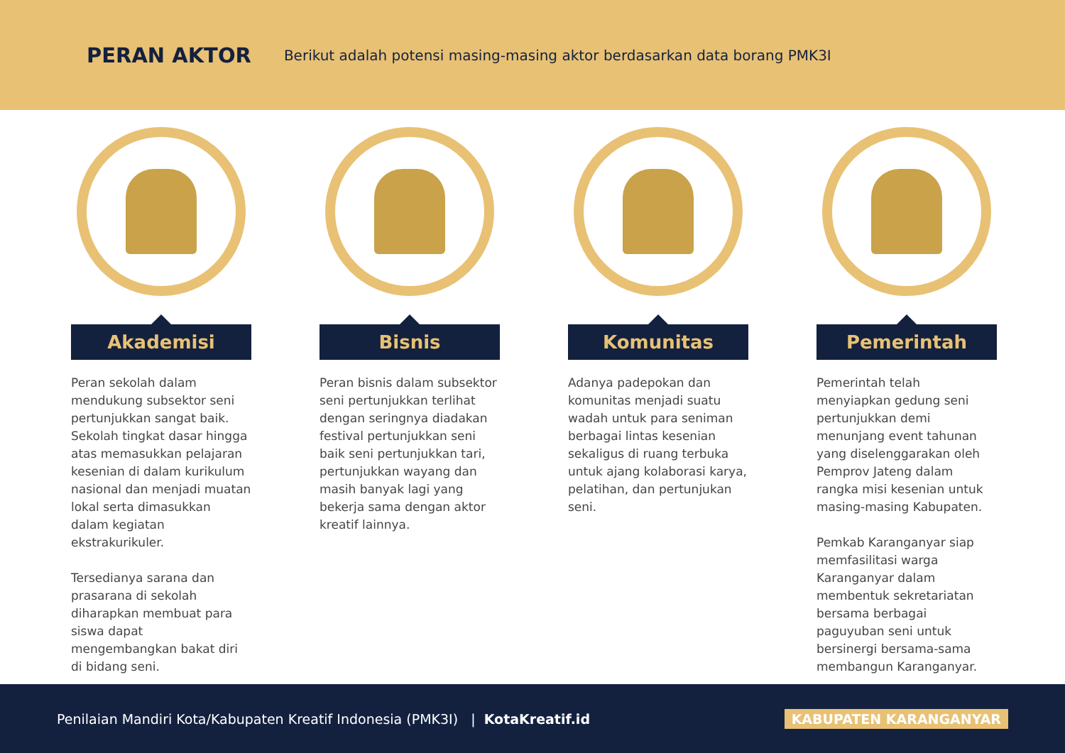PERAN AKTOR
Berikut adalah potensi masing-masing aktor berdasarkan data borang PMK3I
Akademisi
Peran sekolah dalam mendukung subsektor seni pertunjukkan sangat baik. Sekolah tingkat dasar hingga atas memasukkan pelajaran kesenian di dalam kurikulum nasional dan menjadi muatan lokal serta dimasukkan dalam kegiatan ekstrakurikuler.
Tersedianya sarana dan prasarana di sekolah diharapkan membuat para siswa dapat mengembangkan bakat diri di bidang seni.
Bisnis
Peran bisnis dalam subsektor seni pertunjukkan terlihat dengan seringnya diadakan festival pertunjukkan seni baik seni pertunjukkan tari, pertunjukkan wayang dan masih banyak lagi yang bekerja sama dengan aktor kreatif lainnya.
Komunitas
Adanya padepokan dan komunitas menjadi suatu wadah untuk para seniman berbagai lintas kesenian sekaligus di ruang terbuka untuk ajang kolaborasi karya, pelatihan, dan pertunjukan seni.
Pemerintah
Pemerintah telah menyiapkan gedung seni pertunjukkan demi menunjang event tahunan yang diselenggarakan oleh Pemprov Jateng dalam rangka misi kesenian untuk masing-masing Kabupaten.
Pemkab Karanganyar siap memfasilitasi warga Karanganyar dalam membentuk sekretariatan bersama berbagai paguyuban seni untuk bersinergi bersama-sama membangun Karanganyar.
Penilaian Mandiri Kota/Kabupaten Kreatif Indonesia (PMK3I) | KotaKreatif.id KABUPATEN KARANGANYAR